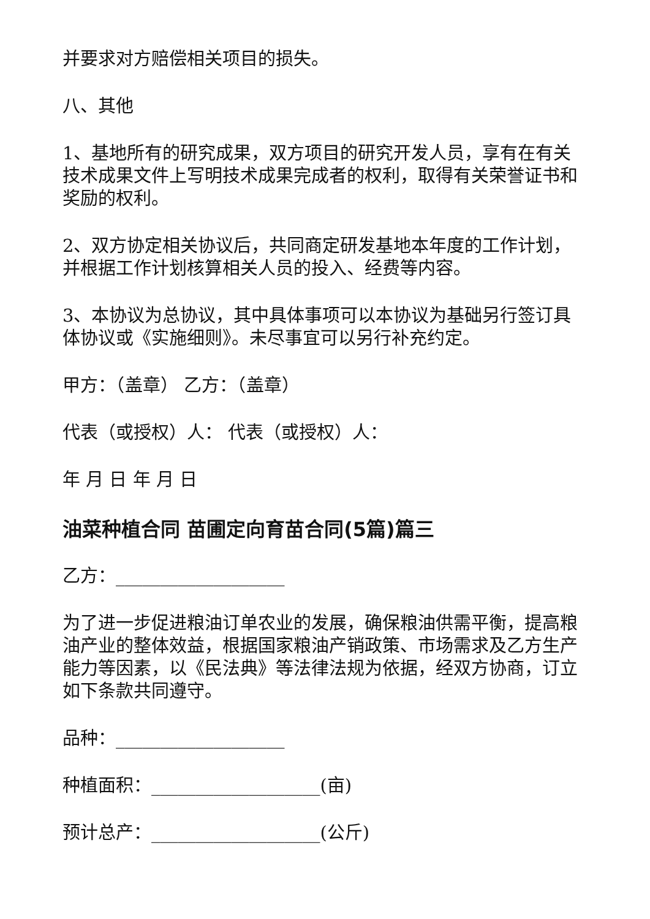并要求对方赔偿相关项目的损失。
八、其他
1、基地所有的研究成果，双方项目的研究开发人员，享有在有关技术成果文件上写明技术成果完成者的权利，取得有关荣誉证书和奖励的权利。
2、双方协定相关协议后，共同商定研发基地本年度的工作计划，并根据工作计划核算相关人员的投入、经费等内容。
3、本协议为总协议，其中具体事项可以本协议为基础另行签订具体协议或《实施细则》。未尽事宜可以另行补充约定。
甲方：（盖章） 乙方：（盖章）
代表（或授权）人： 代表（或授权）人：
年 月 日 年 月 日
油菜种植合同 苗圃定向育苗合同(5篇)篇三
乙方：___________________
为了进一步促进粮油订单农业的发展，确保粮油供需平衡，提高粮油产业的整体效益，根据国家粮油产销政策、市场需求及乙方生产能力等因素，以《民法典》等法律法规为依据，经双方协商，订立如下条款共同遵守。
品种：___________________
种植面积：___________________(亩)
预计总产：___________________(公斤)